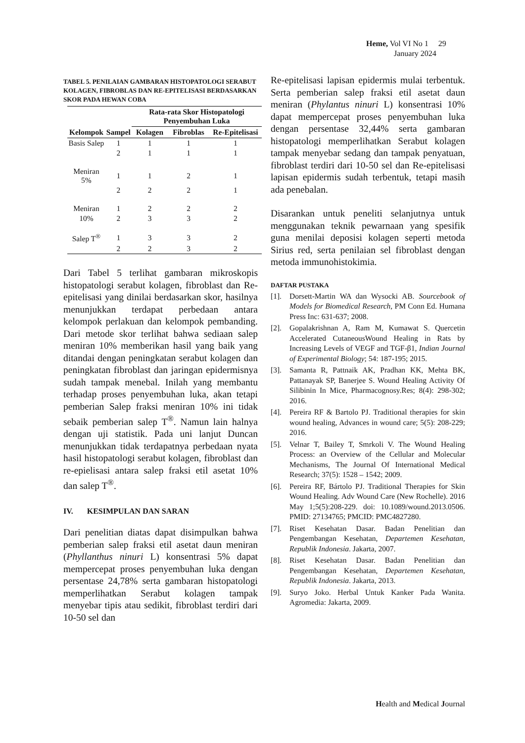Heme, Vol VI No 1 29
January 2024
TABEL 5. PENILAIAN GAMBARAN HISTOPATOLOGI SERABUT KOLAGEN, FIBROBLAS DAN RE-EPITELISASI BERDASARKAN SKOR PADA HEWAN COBA
| Kelompok | Sampel | Rata-rata Skor Histopatologi Penyembuhan Luka | | |
| --- | --- | --- | --- | --- |
| | | Kolagen | Fibroblas | Re-Epitelisasi |
| Basis Salep | 1 | 1 | 1 | 1 |
| | 2 | 1 | 1 | 1 |
| Meniran 5% | 1 | 1 | 2 | 1 |
| | 2 | 2 | 2 | 1 |
| Meniran | 1 | 2 | 2 | 2 |
| 10% | 2 | 3 | 3 | 2 |
| Salep T<sup>®</sup> | 1 | 3 | 3 | 2 |
| | 2 | 2 | 3 | 2 |
Dari Tabel 5 terlihat gambaran mikroskopis histopatologi serabut kolagen, fibroblast dan Re-epitelisasi yang dinilai berdasarkan skor, hasilnya menunjukkan terdapat perbedaan antara kelompok perlakuan dan kelompok pembanding. Dari metode skor terlihat bahwa sediaan salep meniran 10% memberikan hasil yang baik yang ditandai dengan peningkatan serabut kolagen dan peningkatan fibroblast dan jaringan epidermisnya sudah tampak menebal. Inilah yang membantu terhadap proses penyembuhan luka, akan tetapi pemberian Salep fraksi meniran 10% ini tidak sebaik pemberian salep T<sup>®</sup>. Namun lain halnya dengan uji statistik. Pada uni lanjut Duncan menunjukkan tidak terdapatnya perbedaan nyata hasil histopatologi serabut kolagen, fibroblast dan re-epielisasi antara salep fraksi etil asetat 10% dan salep T<sup>®</sup>.
IV. KESIMPULAN DAN SARAN
Dari penelitian diatas dapat disimpulkan bahwa pemberian salep fraksi etil asetat daun meniran (Phyllanthus ninuri L) konsentrasi 5% dapat mempercepat proses penyembuhan luka dengan persentase 24,78% serta gambaran histopatologi memperlihatkan Serabut kolagen tampak menyebar tipis atau sedikit, fibroblast terdiri dari 10-50 sel dan
Re-epitelisasi lapisan epidermis mulai terbentuk. Serta pemberian salep fraksi etil asetat daun meniran (Phylantus ninuri L) konsentrasi 10% dapat mempercepat proses penyembuhan luka dengan persentase 32,44% serta gambaran histopatologi memperlihatkan Serabut kolagen tampak menyebar sedang dan tampak penyatuan, fibroblast terdiri dari 10-50 sel dan Re-epitelisasi lapisan epidermis sudah terbentuk, tetapi masih ada penebalan.
Disarankan untuk peneliti selanjutnya untuk menggunakan teknik pewarnaan yang spesifik guna menilai deposisi kolagen seperti metoda Sirius red, serta penilaian sel fibroblast dengan metoda immunohistokimia.
DAFTAR PUSTAKA
[1]. Dorsett-Martin WA dan Wysocki AB. Sourcebook of Models for Biomedical Research, PM Conn Ed. Humana Press Inc: 631-637; 2008.
[2]. Gopalakrishnan A, Ram M, Kumawat S. Quercetin Accelerated CutaneousWound Healing in Rats by Increasing Levels of VEGF and TGF-β1, Indian Journal of Experimental Biology; 54: 187-195; 2015.
[3]. Samanta R, Pattnaik AK, Pradhan KK, Mehta BK, Pattanayak SP, Banerjee S. Wound Healing Activity Of Silibinin In Mice, Pharmacognosy.Res; 8(4): 298-302; 2016.
[4]. Pereira RF & Bartolo PJ. Traditional therapies for skin wound healing, Advances in wound care; 5(5): 208-229; 2016.
[5]. Velnar T, Bailey T, Smrkoli V. The Wound Healing Process: an Overview of the Cellular and Molecular Mechanisms, The Journal Of International Medical Research; 37(5): 1528 – 1542; 2009.
[6]. Pereira RF, Bártolo PJ. Traditional Therapies for Skin Wound Healing. Adv Wound Care (New Rochelle). 2016 May 1;5(5):208-229. doi: 10.1089/wound.2013.0506. PMID: 27134765; PMCID: PMC4827280.
[7]. Riset Kesehatan Dasar. Badan Penelitian dan Pengembangan Kesehatan, Departemen Kesehatan, Republik Indonesia. Jakarta, 2007.
[8]. Riset Kesehatan Dasar. Badan Penelitian dan Pengembangan Kesehatan, Departemen Kesehatan, Republik Indonesia. Jakarta, 2013.
[9]. Suryo Joko. Herbal Untuk Kanker Pada Wanita. Agromedia: Jakarta, 2009.
Health and Medical Journal